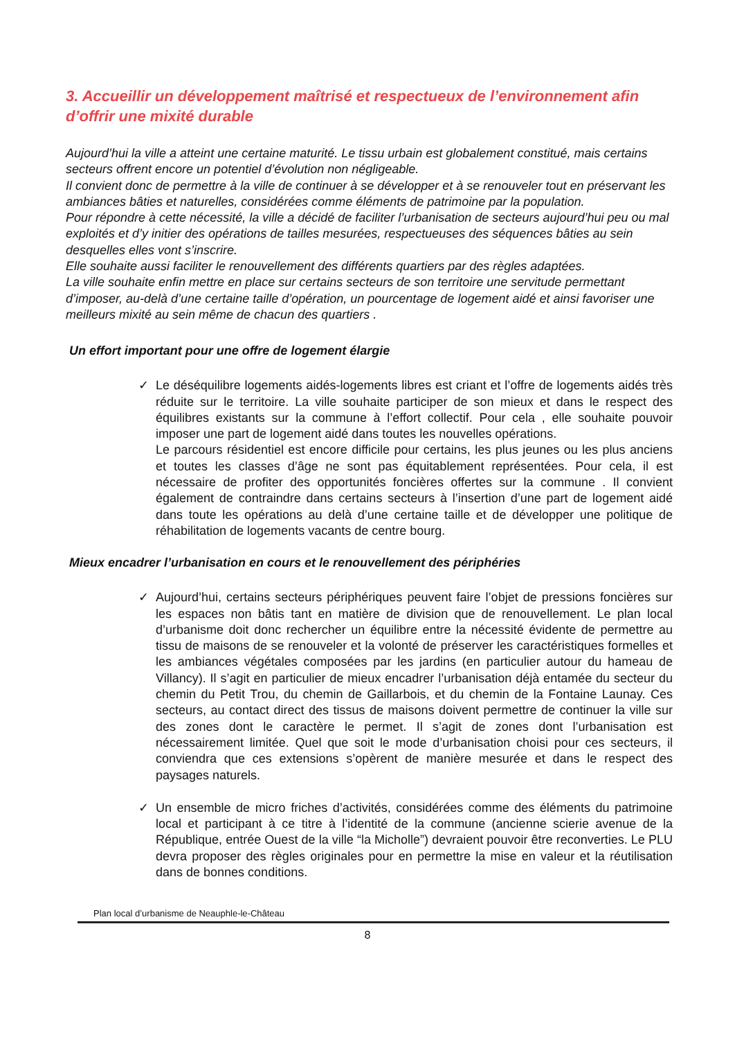3. Accueillir un développement maîtrisé et respectueux de l’environnement afin d’offrir une mixité durable
Aujourd’hui la ville a atteint une certaine maturité. Le tissu urbain est globalement constitué, mais certains secteurs offrent encore un potentiel d’évolution non négligeable.
Il convient donc de permettre à la ville de continuer à se développer et à se renouveler tout en préservant les ambiances bâties et naturelles, considérées comme éléments de patrimoine par la population.
Pour répondre à cette nécessité, la ville a décidé de faciliter l’urbanisation de secteurs aujourd’hui peu ou mal exploités et d’y initier des opérations de tailles mesurées, respectueuses des séquences bâties au sein desquelles elles vont s’inscrire.
Elle souhaite aussi faciliter le renouvellement des différents quartiers par des règles adaptées.
La ville souhaite enfin mettre en place sur certains secteurs de son territoire une servitude permettant d’imposer, au-delà d’une certaine taille d’opération, un pourcentage de logement aidé et ainsi favoriser une meilleurs mixité au sein même de chacun des quartiers .
Un effort important pour une offre de logement élargie
✓ Le déséquilibre logements aidés-logements libres est criant et l’offre de logements aidés très réduite sur le territoire. La ville souhaite participer de son mieux et dans le respect des équilibres existants sur la commune à l’effort collectif. Pour cela , elle souhaite pouvoir imposer une part de logement aidé dans toutes les nouvelles opérations.
Le parcours résidentiel est encore difficile pour certains, les plus jeunes ou les plus anciens et toutes les classes d’âge ne sont pas équitablement représentées. Pour cela, il est nécessaire de profiter des opportunités foncières offertes sur la commune . Il convient également de contraindre dans certains secteurs à l’insertion d’une part de logement aidé dans toute les opérations au delà d’une certaine taille et de développer une politique de réhabilitation de logements vacants de centre bourg.
Mieux encadrer l’urbanisation en cours et le renouvellement des périphéries
✓ Aujourd’hui, certains secteurs périphériques peuvent faire l’objet de pressions foncières sur les espaces non bâtis tant en matière de division que de renouvellement. Le plan local d’urbanisme doit donc rechercher un équilibre entre la nécessité évidente de permettre au tissu de maisons de se renouveler et la volonté de préserver les caractéristiques formelles et les ambiances végétales composées par les jardins (en particulier autour du hameau de Villancy). Il s’agit en particulier de mieux encadrer l’urbanisation déjà entamée du secteur du chemin du Petit Trou, du chemin de Gaillarbois, et du chemin de la Fontaine Launay. Ces secteurs, au contact direct des tissus de maisons doivent permettre de continuer la ville sur des zones dont le caractère le permet. Il s’agit de zones dont l’urbanisation est nécessairement limitée. Quel que soit le mode d’urbanisation choisi pour ces secteurs, il conviendra que ces extensions s’opèrent de manière mesurée et dans le respect des paysages naturels.
✓ Un ensemble de micro friches d’activités, considérées comme des éléments du patrimoine local et participant à ce titre à l’identité de la commune (ancienne scierie avenue de la République, entrée Ouest de la ville “la Micholle”) devraient pouvoir être reconverties. Le PLU devra proposer des règles originales pour en permettre la mise en valeur et la réutilisation dans de bonnes conditions.
Plan local d’urbanisme de Neauphle-le-Château
8